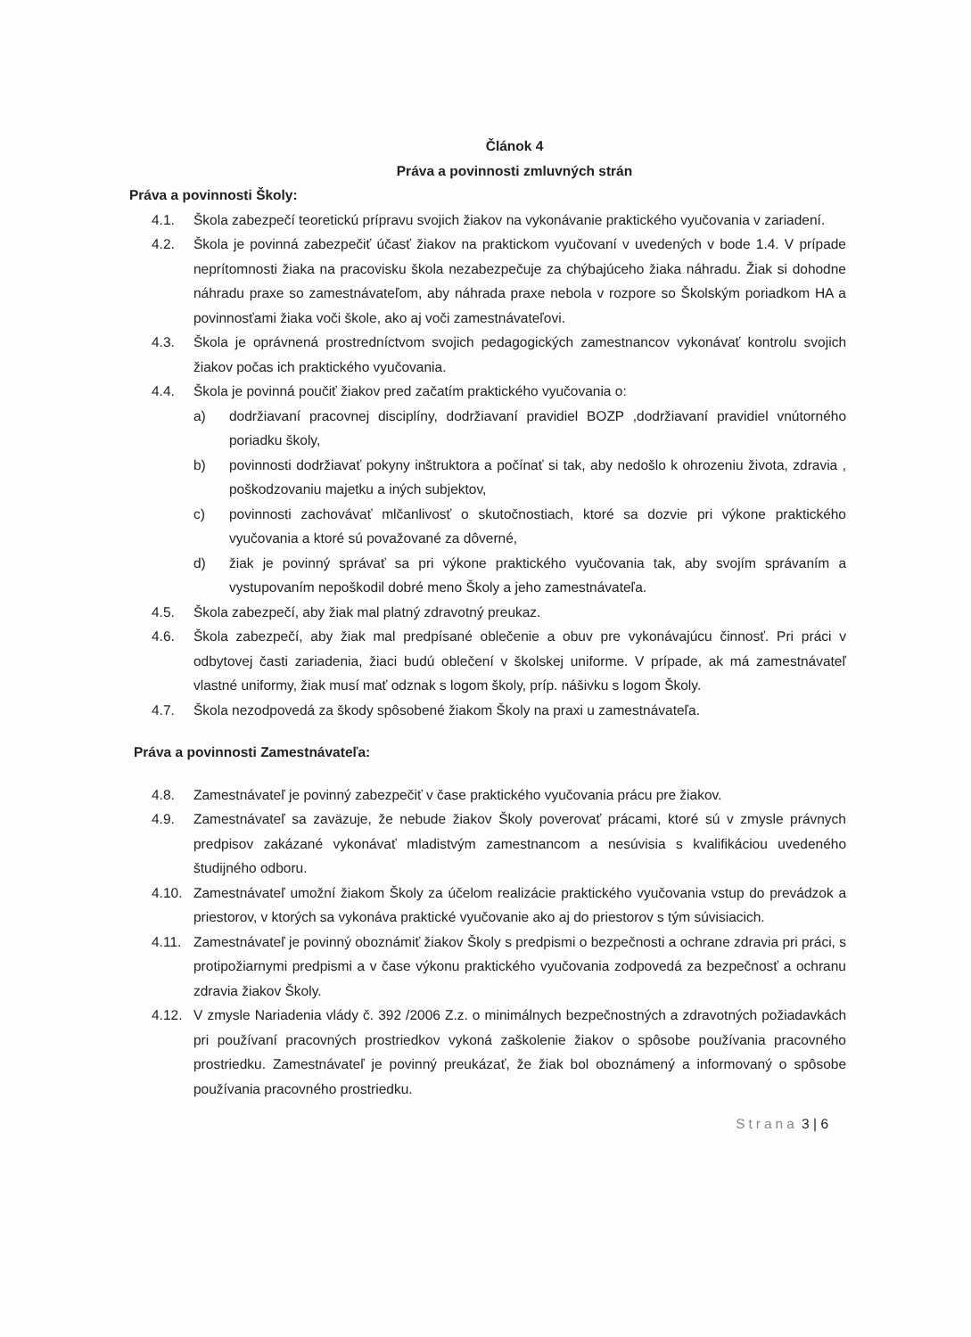Článok 4
Práva a povinnosti zmluvných strán
Práva a povinnosti Školy:
4.1. Škola zabezpečí teoretickú prípravu svojich žiakov na vykonávanie praktického vyučovania v zariadení.
4.2. Škola je povinná zabezpečiť účasť žiakov na praktickom vyučovaní v uvedených v bode 1.4. V prípade neprítomnosti žiaka na pracovisku škola nezabezpečuje za chýbajúceho žiaka náhradu. Žiak si dohodne náhradu praxe so zamestnávateľom, aby náhrada praxe nebola v rozpore so Školským poriadkom HA a povinnosťami žiaka voči škole, ako aj voči zamestnávateľovi.
4.3. Škola je oprávnená prostredníctvom svojich pedagogických zamestnancov vykonávať kontrolu svojich žiakov počas ich praktického vyučovania.
4.4. Škola je povinná poučiť žiakov pred začatím praktického vyučovania o:
a) dodržiavaní pracovnej disciplíny, dodržiavaní pravidiel BOZP ,dodržiavaní pravidiel vnútorného poriadku školy,
b) povinnosti dodržiavať pokyny inštruktora a počínať si tak, aby nedošlo k ohrozeniu života, zdravia , poškodzovaniu majetku a iných subjektov,
c) povinnosti zachovávať mlčanlivosť o skutočnostiach, ktoré sa dozvie pri výkone praktického vyučovania a ktoré sú považované za dôverné,
d) žiak je povinný správať sa pri výkone praktického vyučovania tak, aby svojím správaním a vystupovaním nepoškodil dobré meno Školy a jeho zamestnávateľa.
4.5. Škola zabezpečí, aby žiak mal platný zdravotný preukaz.
4.6. Škola zabezpečí, aby žiak mal predpísané oblečenie a obuv pre vykonávajúcu činnosť. Pri práci v odbytovej časti zariadenia, žiaci budú oblečení v školskej uniforme. V prípade, ak má zamestnávateľ vlastné uniformy, žiak musí mať odznak s logom školy, príp. nášivku s logom Školy.
4.7. Škola nezodpovedá za škody spôsobené žiakom Školy na praxi u zamestnávateľa.
Práva a povinnosti Zamestnávateľa:
4.8. Zamestnávateľ je povinný zabezpečiť v čase praktického vyučovania prácu pre žiakov.
4.9. Zamestnávateľ sa zaväzuje, že nebude žiakov Školy poverovať prácami, ktoré sú v zmysle právnych predpisov zakázané vykonávať mladistvým zamestnancom a nesúvisia s kvalifikáciou uvedeného študijného odboru.
4.10. Zamestnávateľ umožní žiakom Školy za účelom realizácie praktického vyučovania vstup do prevádzok a priestorov, v ktorých sa vykonáva praktické vyučovanie ako aj do priestorov s tým súvisiacich.
4.11. Zamestnávateľ je povinný oboznámiť žiakov Školy s predpismi o bezpečnosti a ochrane zdravia pri práci, s protipožiarnymi predpismi a v čase výkonu praktického vyučovania zodpovedá za bezpečnosť a ochranu zdravia žiakov Školy.
4.12. V zmysle Nariadenia vlády č. 392 /2006 Z.z. o minimálnych bezpečnostných a zdravotných požiadavkách pri používaní pracovných prostriedkov vykoná zaškolenie žiakov o spôsobe používania pracovného prostriedku. Zamestnávateľ je povinný preukázať, že žiak bol oboznámený a informovaný o spôsobe používania pracovného prostriedku.
Strana 3 | 6